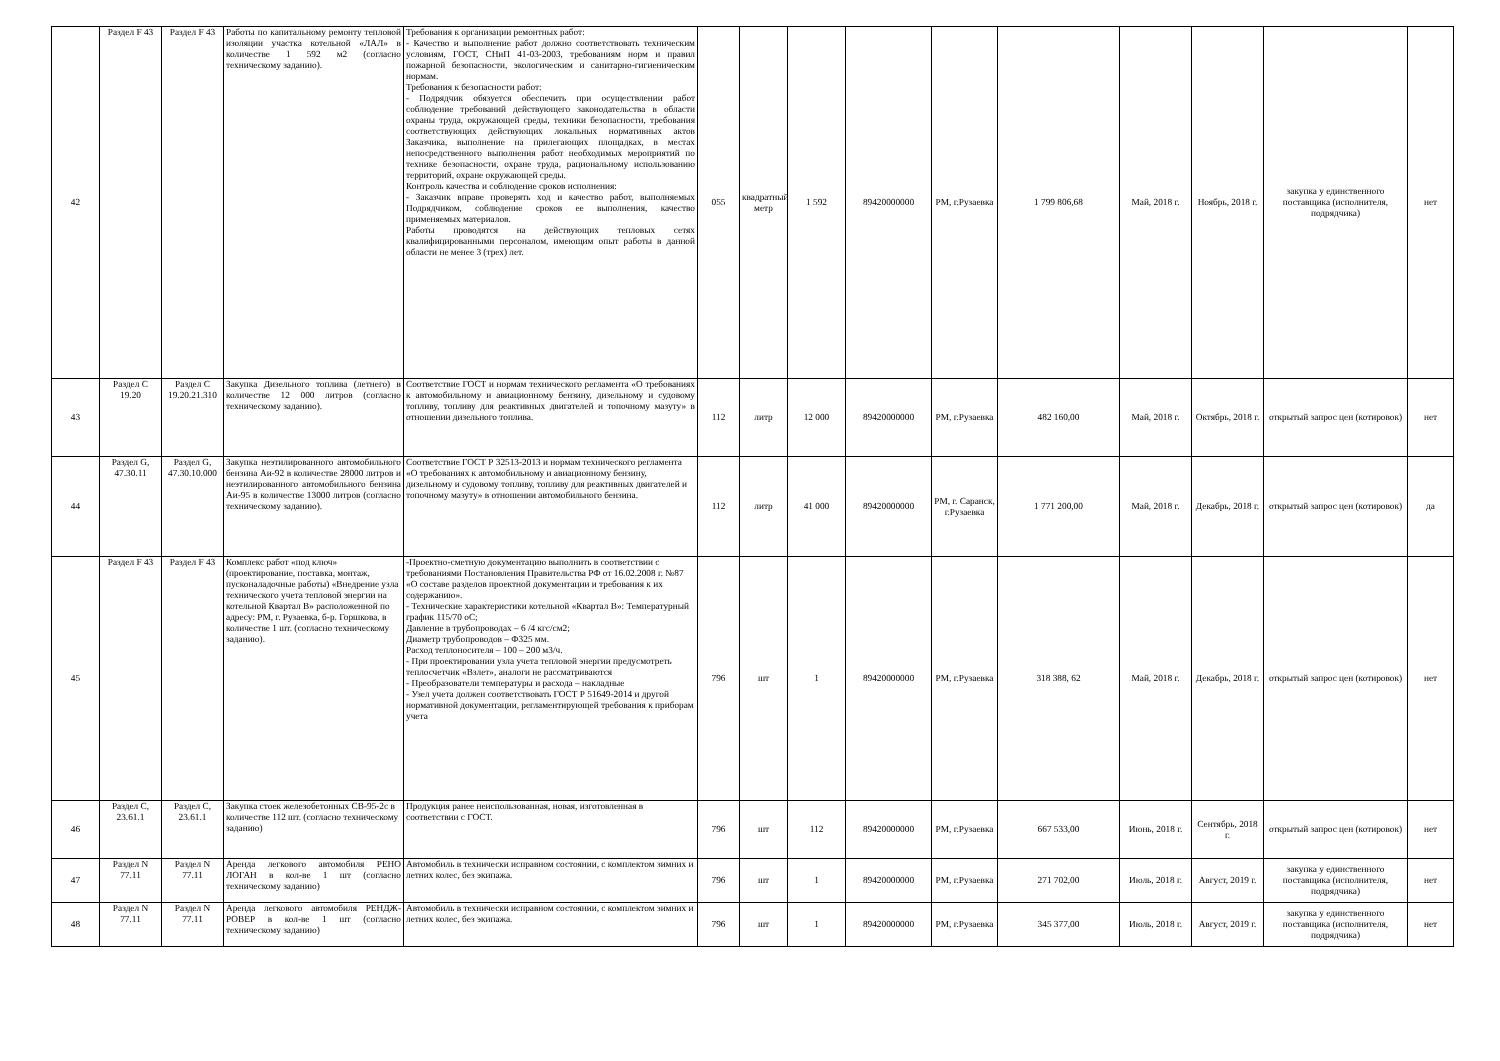| 42 | Раздел F 43 | Раздел F 43 | Работы по капитальному ремонту тепловой изоляции участка котельной «ЛАЛ» в количестве 1 592 м2 (согласно техническому заданию). | Требования к организации ремонтных работ: - Качество и выполнение работ должно соответствовать техническим условиям, ГОСТ, СНиП 41-03-2003, требованиям норм и правил пожарной безопасности, экологическим и санитарно-гигиеническим нормам. Требования к безопасности работ: - Подрядчик обязуется обеспечить при осуществлении работ соблюдение требований действующего законодательства в области охраны труда, окружающей среды, техники безопасности, требования соответствующих действующих локальных нормативных актов Заказчика, выполнение на прилегающих площадках, в местах непосредственного выполнения работ необходимых мероприятий по технике безопасности, охране труда, рациональному использованию территорий, охране окружающей среды. Контроль качества и соблюдение сроков исполнения: - Заказчик вправе проверять ход и качество работ, выполняемых Подрядчиком, соблюдение сроков ее выполнения, качество применяемых материалов. Работы проводятся на действующих тепловых сетях квалифицированными персоналом, имеющим опыт работы в данной области не менее 3 (трех) лет. | 055 | квадратный метр | 1 592 | 89420000000 | РМ, г.Рузаевка | 1 799 806,68 | Май, 2018 г. | Ноябрь, 2018 г. | закупка у единственного поставщика (исполнителя, подрядчика) | нет |
| 43 | Раздел C 19.20 | Раздел C 19.20.21.310 | Закупка Дизельного топлива (летнего) в количестве 12 000 литров (согласно техническому заданию). | Соответствие ГОСТ и нормам технического регламента «О требованиях к автомобильному и авиационному бензину, дизельному и судовому топливу, топливу для реактивных двигателей и топочному мазуту» в отношении дизельного топлива. | 112 | литр | 12 000 | 89420000000 | РМ, г.Рузаевка | 482 160,00 | Май, 2018 г. | Октябрь, 2018 г. | открытый запрос цен (котировок) | нет |
| 44 | Раздел G, 47.30.11 | Раздел G, 47.30.10.000 | Закупка неэтилированного автомобильного бензина Аи-92 в количестве 28000 литров и неэтилированного автомобильного бензина Аи-95 в количестве 13000 литров (согласно техническому заданию). | Соответствие ГОСТ Р 32513-2013 и нормам технического регламента «О требованиях к автомобильному и авиационному бензину, дизельному и судовому топливу, топливу для реактивных двигателей и топочному мазуту» в отношении автомобильного бензина. | 112 | литр | 41 000 | 89420000000 | РМ, г. Саранск, г.Рузаевка | 1 771 200,00 | Май, 2018 г. | Декабрь, 2018 г. | открытый запрос цен (котировок) | да |
| 45 | Раздел F 43 | Раздел F 43 | Комплекс работ «под ключ» (проектирование, поставка, монтаж, пусконаладочные работы) «Внедрение узла технического учета тепловой энергии на котельной Квартал В» расположенной по адресу: РМ, г. Рузаевка, б-р. Горшкова, в количестве 1 шт. (согласно техническому заданию). | -Проектно-сметную документацию выполнить в соответствии с требованиями Постановления Правительства РФ от 16.02.2008 г. №87 «О составе разделов проектной документации и требования к их содержанию». - Технические характеристики котельной «Квартал В»: Температурный график 115/70 оС; Давление в трубопроводах – 6 /4 кгс/см2; Диаметр трубопроводов – Ф325 мм. Расход теплоносителя – 100 – 200 м3/ч. - При проектировании узла учета тепловой энергии предусмотреть теплосчетчик «Взлет», аналоги не рассматриваются - Преобразователи температуры и расхода – накладные - Узел учета должен соответствовать ГОСТ Р 51649-2014 и другой нормативной документации, регламентирующей требования к приборам учета | 796 | шт | 1 | 89420000000 | РМ, г.Рузаевка | 318 388, 62 | Май, 2018 г. | Декабрь, 2018 г. | открытый запрос цен (котировок) | нет |
| 46 | Раздел C, 23.61.1 | Раздел C, 23.61.1 | Закупка стоек железобетонных СВ-95-2с в количестве 112 шт. (согласно техническому заданию) | Продукция ранее неиспользованная, новая, изготовленная в соответствии с ГОСТ. | 796 | шт | 112 | 89420000000 | РМ, г.Рузаевка | 667 533,00 | Июнь, 2018 г. | Сентябрь, 2018 г. | открытый запрос цен (котировок) | нет |
| 47 | Раздел N 77.11 | Раздел N 77.11 | Аренда легкового автомобиля РЕНО ЛОГАН в кол-ве 1 шт (согласно техническому заданию) | Автомобиль в технически исправном состоянии, с комплектом зимних и летних колес, без экипажа. | 796 | шт | 1 | 89420000000 | РМ, г.Рузаевка | 271 702,00 | Июль, 2018 г. | Август, 2019 г. | закупка у единственного поставщика (исполнителя, подрядчика) | нет |
| 48 | Раздел N 77.11 | Раздел N 77.11 | Аренда легкового автомобиля РЕНДЖ-РОВЕР в кол-ве 1 шт (согласно техническому заданию) | Автомобиль в технически исправном состоянии, с комплектом зимних и летних колес, без экипажа. | 796 | шт | 1 | 89420000000 | РМ, г.Рузаевка | 345 377,00 | Июль, 2018 г. | Август, 2019 г. | закупка у единственного поставщика (исполнителя, подрядчика) | нет |